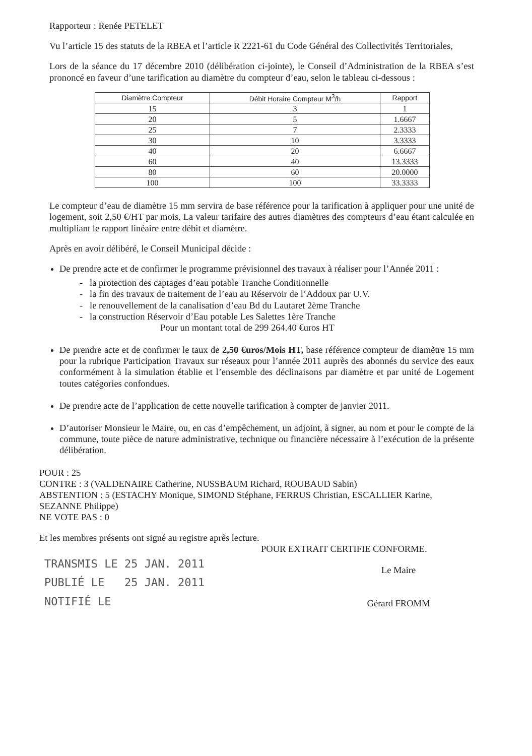Rapporteur : Renée PETELET
Vu l’article 15 des statuts de la RBEA et l’article R 2221-61 du Code Général des Collectivités Territoriales,
Lors de la séance du 17 décembre 2010 (délibération ci-jointe), le Conseil d’Administration de la RBEA s’est prononcé en faveur d’une tarification au diamètre du compteur d’eau, selon le tableau ci-dessous :
| Diamètre Compteur | Débit Horaire Compteur M<sup>3</sup>/h | Rapport |
| --- | --- | --- |
| 15 | 3 | 1 |
| 20 | 5 | 1.6667 |
| 25 | 7 | 2.3333 |
| 30 | 10 | 3.3333 |
| 40 | 20 | 6.6667 |
| 60 | 40 | 13.3333 |
| 80 | 60 | 20.0000 |
| 100 | 100 | 33.3333 |
Le compteur d’eau de diamètre 15 mm servira de base référence pour la tarification à appliquer pour une unité de logement, soit 2,50 €/HT par mois. La valeur tarifaire des autres diamètres des compteurs d’eau étant calculée en multipliant le rapport linéaire entre débit et diamètre.
Après en avoir délibéré, le Conseil Municipal décide :
De prendre acte et de confirmer le programme prévisionnel des travaux à réaliser pour l’Année 2011 :
- la protection des captages d’eau potable Tranche Conditionnelle
- la fin des travaux de traitement de l’eau au Réservoir de l’Addoux par U.V.
- le renouvellement de la canalisation d’eau Bd du Lautaret 2ème Tranche
- la construction Réservoir d’Eau potable Les Salettes 1ère Tranche
Pour un montant total de 299 264.40 €uros HT
De prendre acte et de confirmer le taux de 2,50 €uros/Mois HT, base référence compteur de diamètre 15 mm pour la rubrique Participation Travaux sur réseaux pour l’année 2011 auprès des abonnés du service des eaux conformément à la simulation établie et l’ensemble des déclinaisons par diamètre et par unité de Logement toutes catégories confondues.
De prendre acte de l’application de cette nouvelle tarification à compter de janvier 2011.
D’autoriser Monsieur le Maire, ou, en cas d’empêchement, un adjoint, à signer, au nom et pour le compte de la commune, toute pièce de nature administrative, technique ou financière nécessaire à l’exécution de la présente délibération.
POUR : 25
CONTRE : 3 (VALDENAIRE Catherine, NUSSBAUM Richard, ROUBAUD Sabin)
ABSTENTION : 5 (ESTACHY Monique, SIMOND Stéphane, FERRUS Christian, ESCALLIER Karine, SEZANNE Philippe)
NE VOTE PAS : 0
Et les membres présents ont signé au registre après lecture.
POUR EXTRAIT CERTIFIE CONFORME.
TRANSMIS LE 25 JAN. 2011
PUBLIÉ LE 25 JAN. 2011
NOTIFIÉ LE
Le Maire
Gérard FROMM